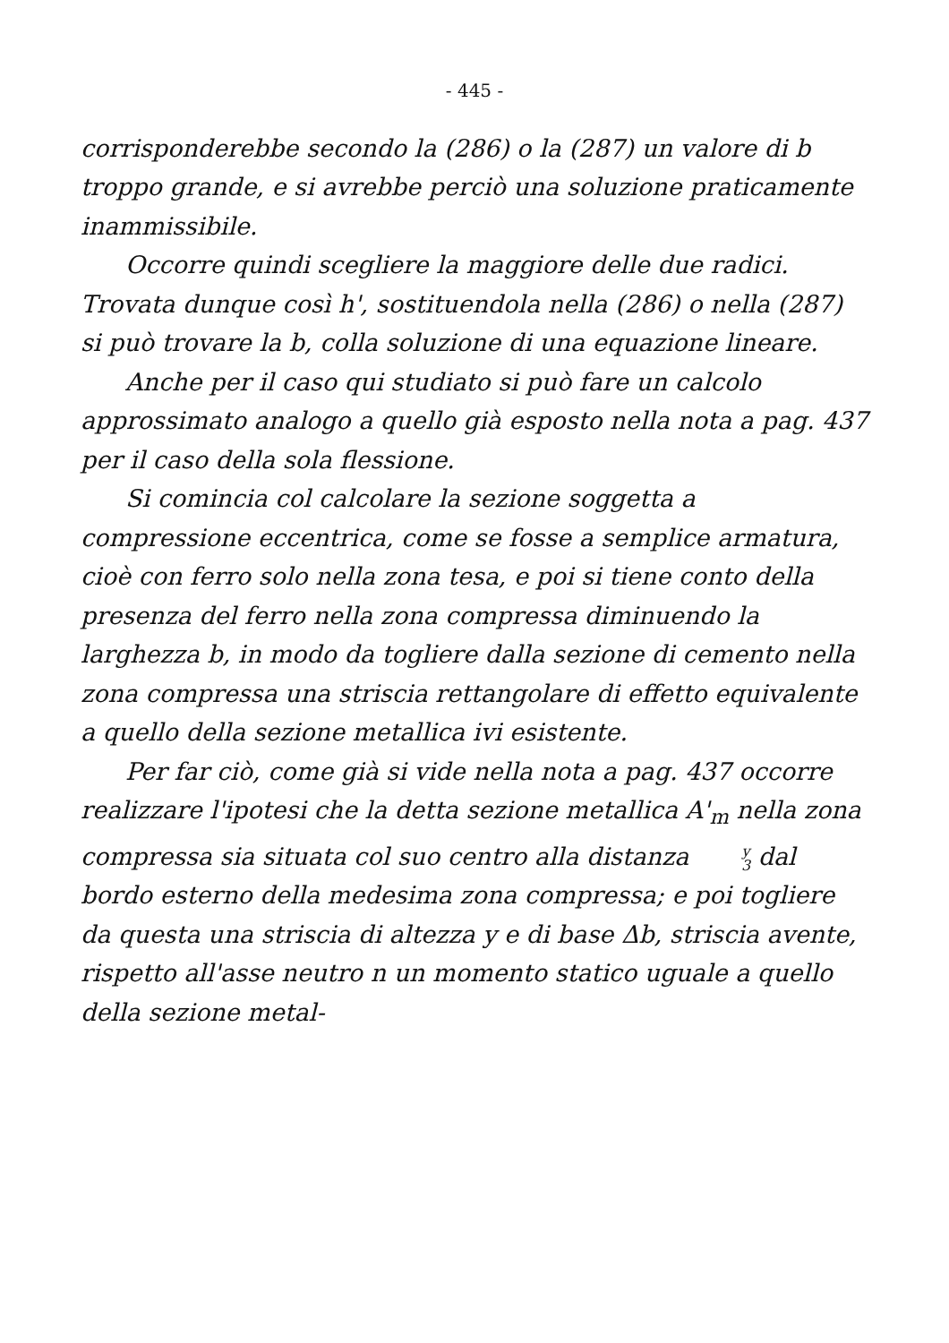- 445 -
corrisponderebbe secondo la (286) o la (287) un valore di b troppo grande, e si avrebbe perciò una soluzione praticamente inammissibile.
Occorre quindi scegliere la maggiore delle due radici. Trovata dunque così h', sostituendola nella (286) o nella (287) si può trovare la b, colla soluzione di una equazione lineare.
Anche per il caso qui studiato si può fare un calcolo approssimato analogo a quello già esposto nella nota a pag. 437 per il caso della sola flessione.
Si comincia col calcolare la sezione soggetta a compressione eccentrica, come se fosse a semplice armatura, cioè con ferro solo nella zona tesa, e poi si tiene conto della presenza del ferro nella zona compressa diminuendo la larghezza b, in modo da togliere dalla sezione di cemento nella zona compressa una striscia rettangolare di effetto equivalente a quello della sezione metallica ivi esistente.
Per far ciò, come già si vide nella nota a pag. 437 occorre realizzare l'ipotesi che la detta sezione metallica A'<sub>m</sub> nella zona compressa sia situata col suo centro alla distanza y 3 dal bordo esterno della medesima zona compressa; e poi togliere da questa una striscia di altezza y e di base Δb, striscia avente, rispetto all'asse neutro n un momento statico uguale a quello della sezione metal-